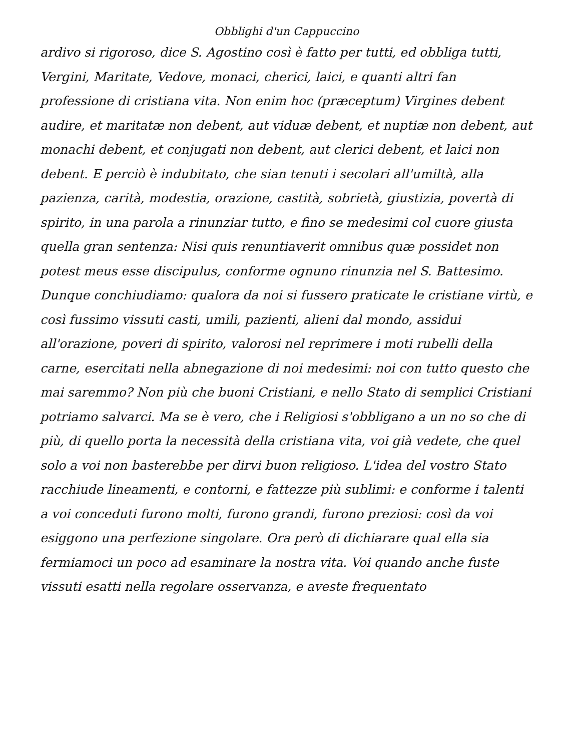Obblighi d'un Cappuccino
ardivo si rigoroso, dice S. Agostino così è fatto per tutti, ed obbliga tutti, Vergini, Maritate, Vedove, monaci, cherici, laici, e quanti altri fan professione di cristiana vita. Non enim hoc (præceptum) Virgines debent audire, et maritatæ non debent, aut viduæ debent, et nuptiæ non debent, aut monachi debent, et conjugati non debent, aut clerici debent, et laici non debent. E perciò è indubitato, che sian tenuti i secolari all'umiltà, alla pazienza, carità, modestia, orazione, castità, sobrietà, giustizia, povertà di spirito, in una parola a rinunziar tutto, e fino se medesimi col cuore giusta quella gran sentenza: Nisi quis renuntiaverit omnibus quæ possidet non potest meus esse discipulus, conforme ognuno rinunzia nel S. Battesimo.
Dunque conchiudiamo: qualora da noi si fussero praticate le cristiane virtù, e così fussimo vissuti casti, umili, pazienti, alieni dal mondo, assidui all'orazione, poveri di spirito, valorosi nel reprimere i moti rubelli della carne, esercitati nella abnegazione di noi medesimi: noi con tutto questo che mai saremmo? Non più che buoni Cristiani, e nello Stato di semplici Cristiani potriamo salvarci. Ma se è vero, che i Religiosi s'obbligano a un no so che di più, di quello porta la necessità della cristiana vita, voi già vedete, che quel solo a voi non basterebbe per dirvi buon religioso. L'idea del vostro Stato racchiude lineamenti, e contorni, e fattezze più sublimi: e conforme i talenti a voi conceduti furono molti, furono grandi, furono preziosi: così da voi esiggono una perfezione singolare. Ora però di dichiarare qual ella sia fermiamoci un poco ad esaminare la nostra vita. Voi quando anche fuste vissuti esatti nella regolare osservanza, e aveste frequentato